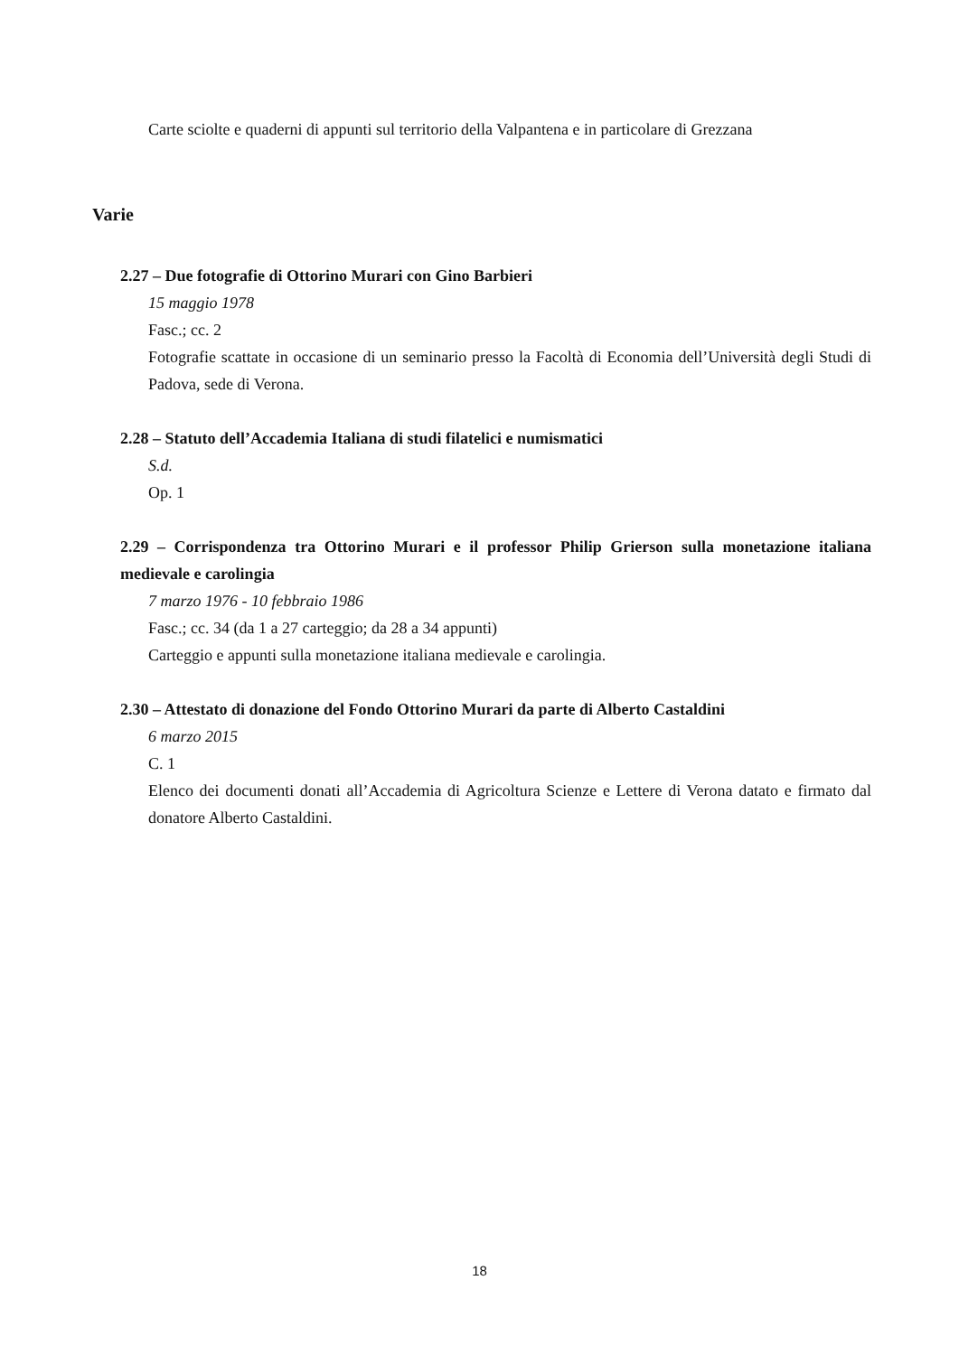Carte sciolte e quaderni di appunti sul territorio della Valpantena e in particolare di Grezzana
Varie
2.27 – Due fotografie di Ottorino Murari con Gino Barbieri
15 maggio 1978
Fasc.; cc. 2
Fotografie scattate in occasione di un seminario presso la Facoltà di Economia dell’Università degli Studi di Padova, sede di Verona.
2.28 – Statuto dell’Accademia Italiana di studi filatelici e numismatici
S.d.
Op. 1
2.29 – Corrispondenza tra Ottorino Murari e il professor Philip Grierson sulla monetazione italiana medievale e carolingia
7 marzo 1976 - 10 febbraio 1986
Fasc.; cc. 34 (da 1 a 27 carteggio; da 28 a 34 appunti)
Carteggio e appunti sulla monetazione italiana medievale e carolingia.
2.30 – Attestato di donazione del Fondo Ottorino Murari da parte di Alberto Castaldini
6 marzo 2015
C. 1
Elenco dei documenti donati all’Accademia di Agricoltura Scienze e Lettere di Verona datato e firmato dal donatore Alberto Castaldini.
18